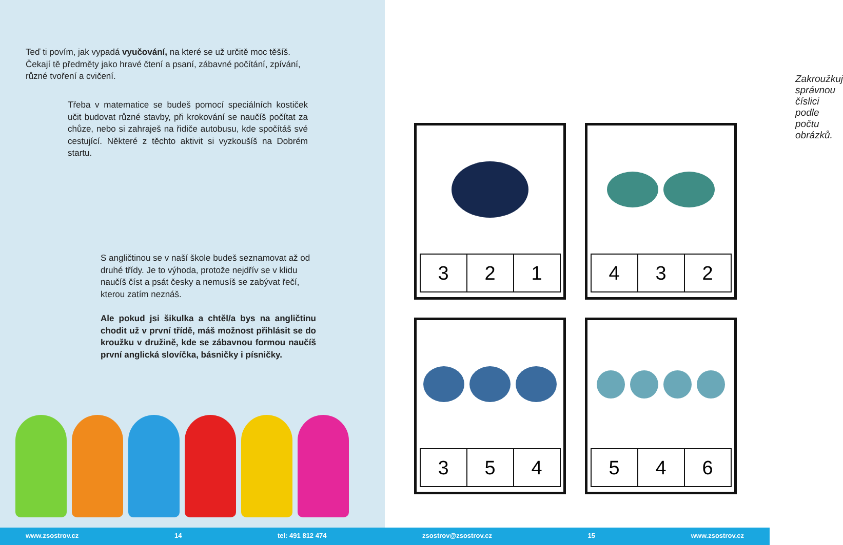Teď ti povím, jak vypadá vyučování, na které se už určitě moc těšíš. Čekají tě předměty jako hravé čtení a psaní, zábavné počítání, zpívání, různé tvoření a cvičení.
Třeba v matematice se budeš pomocí speciálních kostiček učit budovat různé stavby, při krokování se naučíš počítat za chůze, nebo si zahraješ na řidiče autobusu, kde spočítáš své cestující. Některé z těchto aktivit si vyzkoušíš na Dobrém startu.
S angličtinou se v naší škole budeš seznamovat až od druhé třídy. Je to výhoda, protože nejdřív se v klidu naučíš číst a psát česky a nemusíš se zabývat řečí, kterou zatím neznáš.
Ale pokud jsi šikulka a chtěl/a bys na angličtinu chodit už v první třídě, máš možnost přihlásit se do kroužku v družině, kde se zábavnou formou naučíš první anglická slovíčka, básničky i písničky.
Zakroužkuj správnou číslici podle počtu obrázků.
| 3 | 2 | 1 |
| 4 | 3 | 2 |
| 3 | 5 | 4 |
| 5 | 4 | 6 |
www.zsostrov.cz 14 tel: 491 812 474 zsostrov@zsostrov.cz 15 www.zsostrov.cz